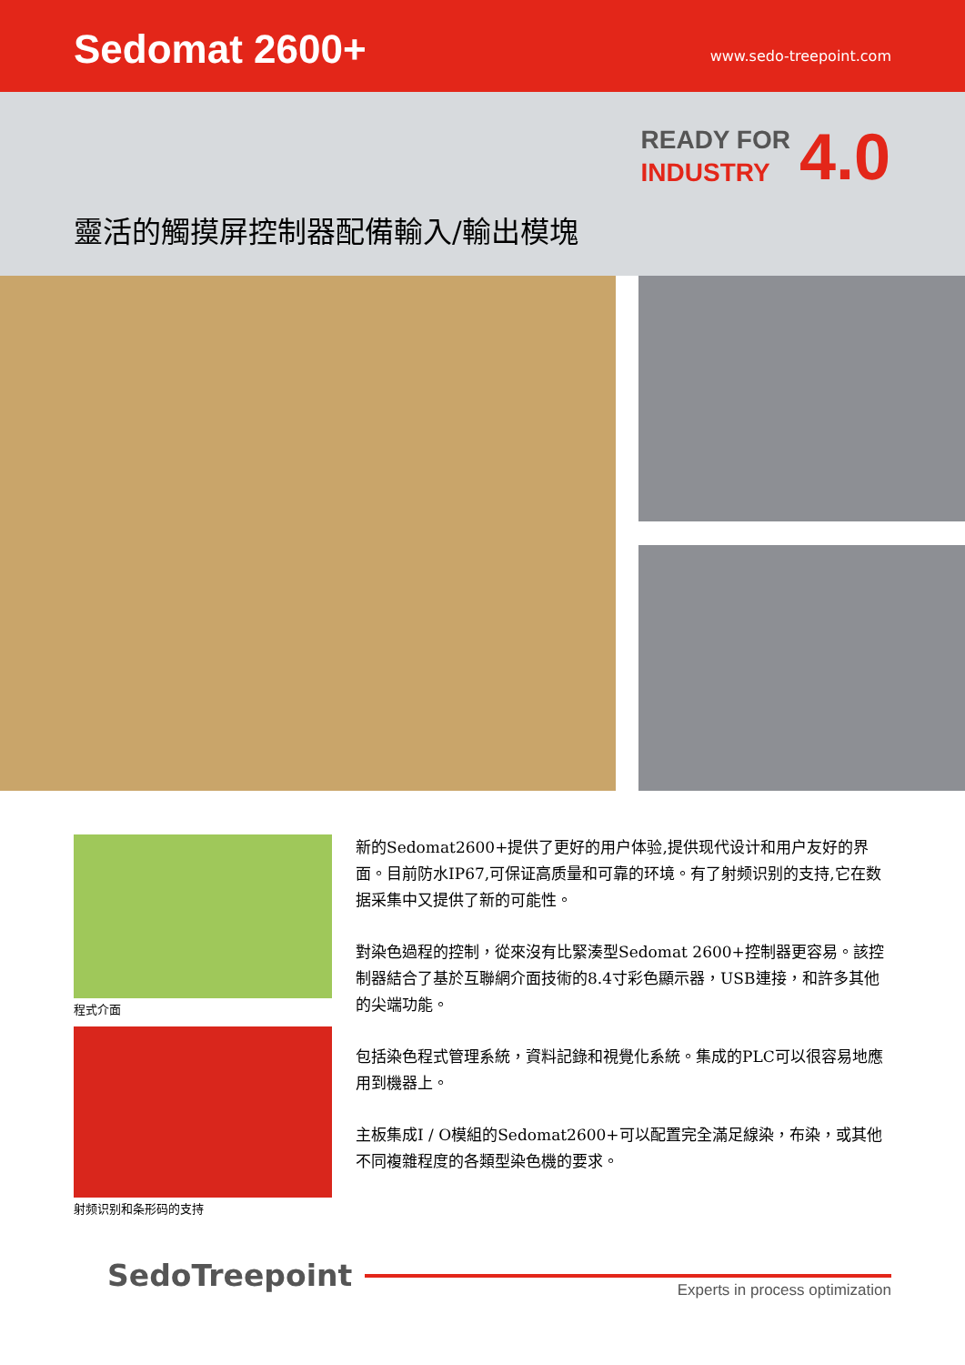Sedomat 2600+
www.sedo-treepoint.com
READY FOR
INDUSTRY
4.0
靈活的觸摸屏控制器配備輸入/輸出模塊
程式介面
射频识别和条形码的支持
新的Sedomat2600+提供了更好的用户体验,提供现代设计和用户友好的界面。目前防水IP67,可保证高质量和可靠的环境。有了射频识别的支持,它在数据采集中又提供了新的可能性。
對染色過程的控制，從來沒有比緊湊型Sedomat 2600+控制器更容易。該控制器結合了基於互聯網介面技術的8.4寸彩色顯示器，USB連接，和許多其他的尖端功能。
包括染色程式管理系統，資料記錄和視覺化系統。集成的PLC可以很容易地應用到機器上。
主板集成I / O模組的Sedomat2600+可以配置完全滿足線染，布染，或其他不同複雜程度的各類型染色機的要求。
SedoTreepoint
Experts in process optimization